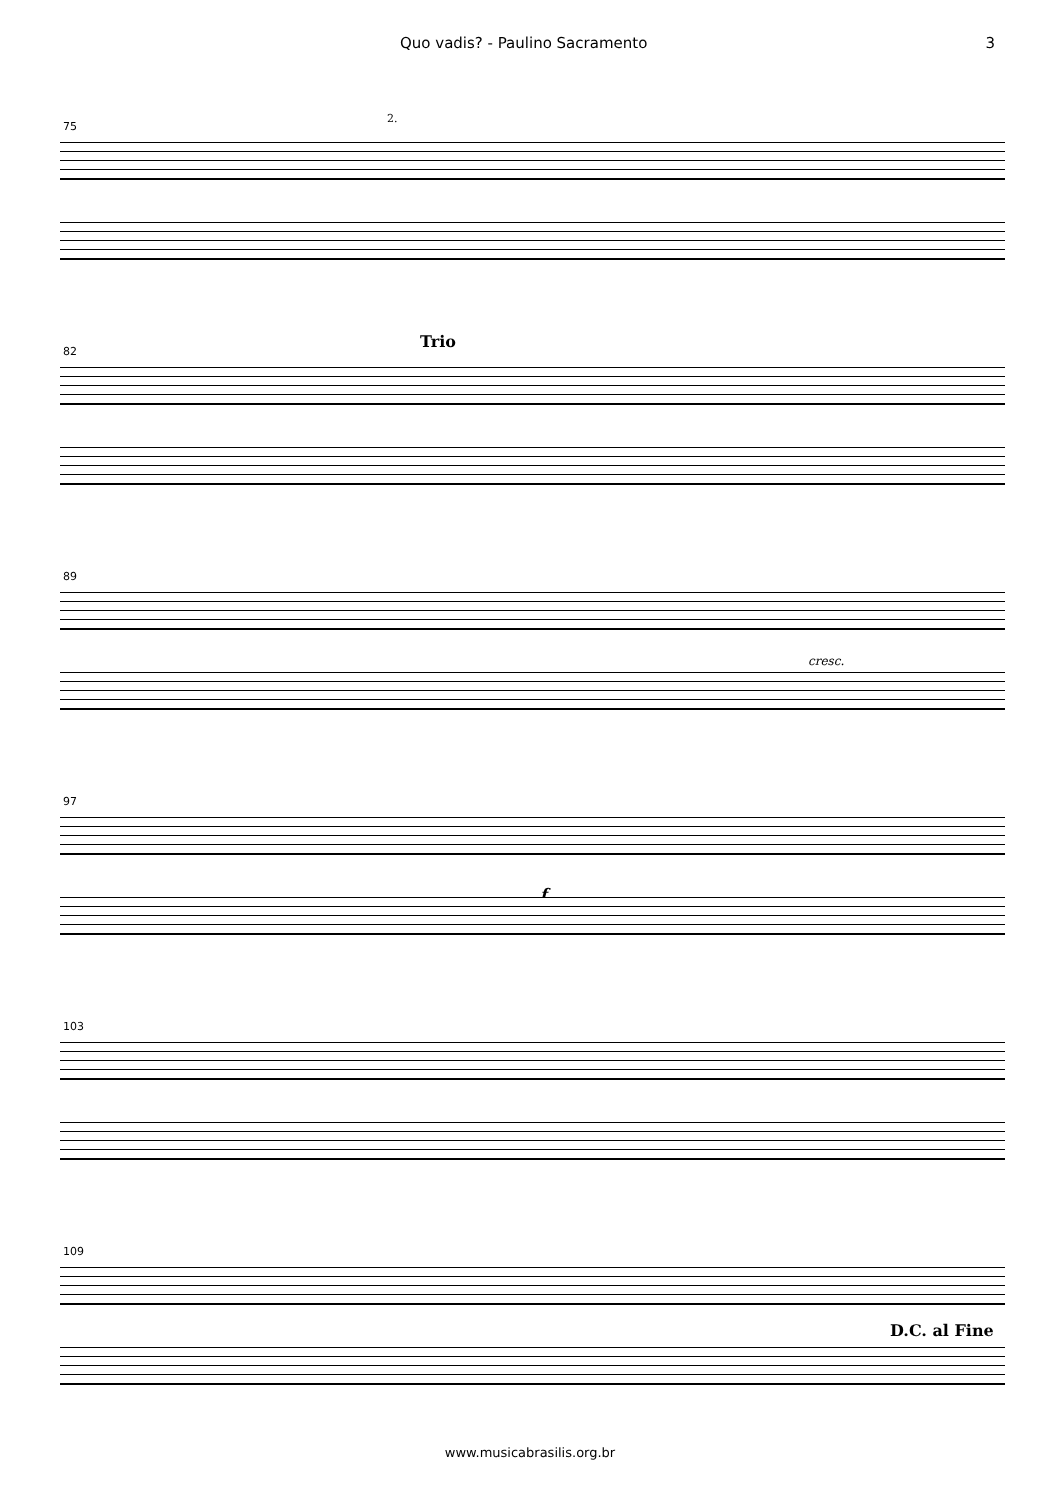Quo vadis? - Paulino Sacramento 3
75
2.
82
Trio
89
cresc.
97
f
103
109
D.C. al Fine
www.musicabrasilis.org.br